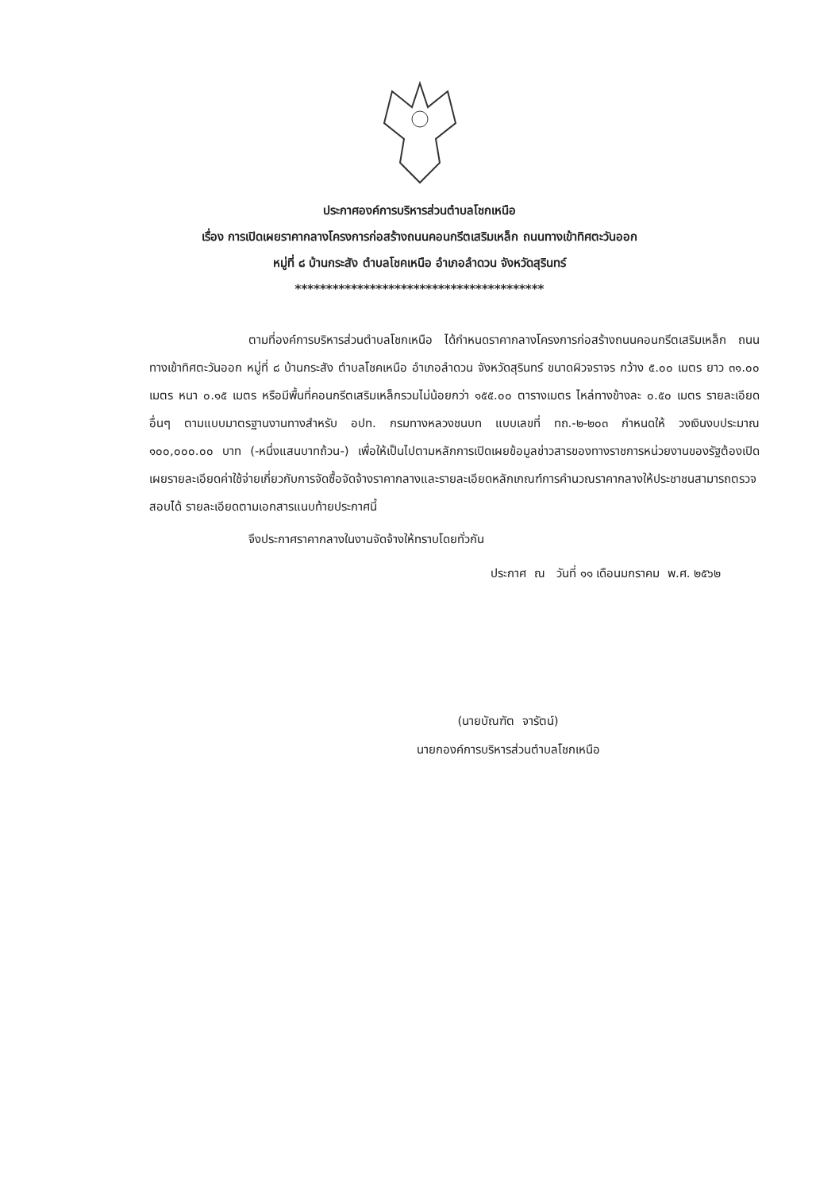ประกาศองค์การบริหารส่วนตำบลโชกเหนือ
เรื่อง การเปิดเผยราคากลางโครงการก่อสร้างถนนคอนกรีตเสริมเหล็ก ถนนทางเข้าทิศตะวันออก
หมู่ที่ ๘ บ้านกระสัง ตำบลโชคเหนือ อำเภอลำดวน จังหวัดสุรินทร์
****************************************
ตามที่องค์การบริหารส่วนตำบลโชกเหนือ ได้กำหนดราคากลางโครงการก่อสร้างถนนคอนกรีตเสริมเหล็ก ถนนทางเข้าทิศตะวันออก หมู่ที่ ๘ บ้านกระสัง ตำบลโชคเหนือ อำเภอลำดวน จังหวัดสุรินทร์ ขนาดผิวจราจร กว้าง ๕.๐๐ เมตร ยาว ๓๑.๐๐ เมตร หนา ๐.๑๕ เมตร หรือมีพื้นที่คอนกรีตเสริมเหล็กรวมไม่น้อยกว่า ๑๕๕.๐๐ ตารางเมตร ไหล่ทางข้างละ ๐.๕๐ เมตร รายละเอียดอื่นๆ ตามแบบมาตรฐานงานทางสำหรับ อปท. กรมทางหลวงชนบท แบบเลขที่ ทถ.-๒-๒๐๓ กำหนดให้ วงเงินงบประมาณ ๑๐๐,๐๐๐.๐๐ บาท (-หนึ่งแสนบาทถ้วน-) เพื่อให้เป็นไปตามหลักการเปิดเผยข้อมูลข่าวสารของทางราชการหน่วยงานของรัฐต้องเปิดเผยรายละเอียดค่าใช้จ่ายเกี่ยวกับการจัดซื้อจัดจ้างราคากลางและรายละเอียดหลักเกณฑ์การคำนวณราคากลางให้ประชาชนสามารถตรวจสอบได้ รายละเอียดตามเอกสารแนบท้ายประกาศนี้
จึงประกาศราคากลางในงานจัดจ้างให้ทราบโดยทั่วกัน
ประกาศ ณ วันที่ ๑๑ เดือนมกราคม พ.ศ. ๒๕๖๒
(นายบัณฑัต จารัตน์)
นายกองค์การบริหารส่วนตำบลโชกเหนือ